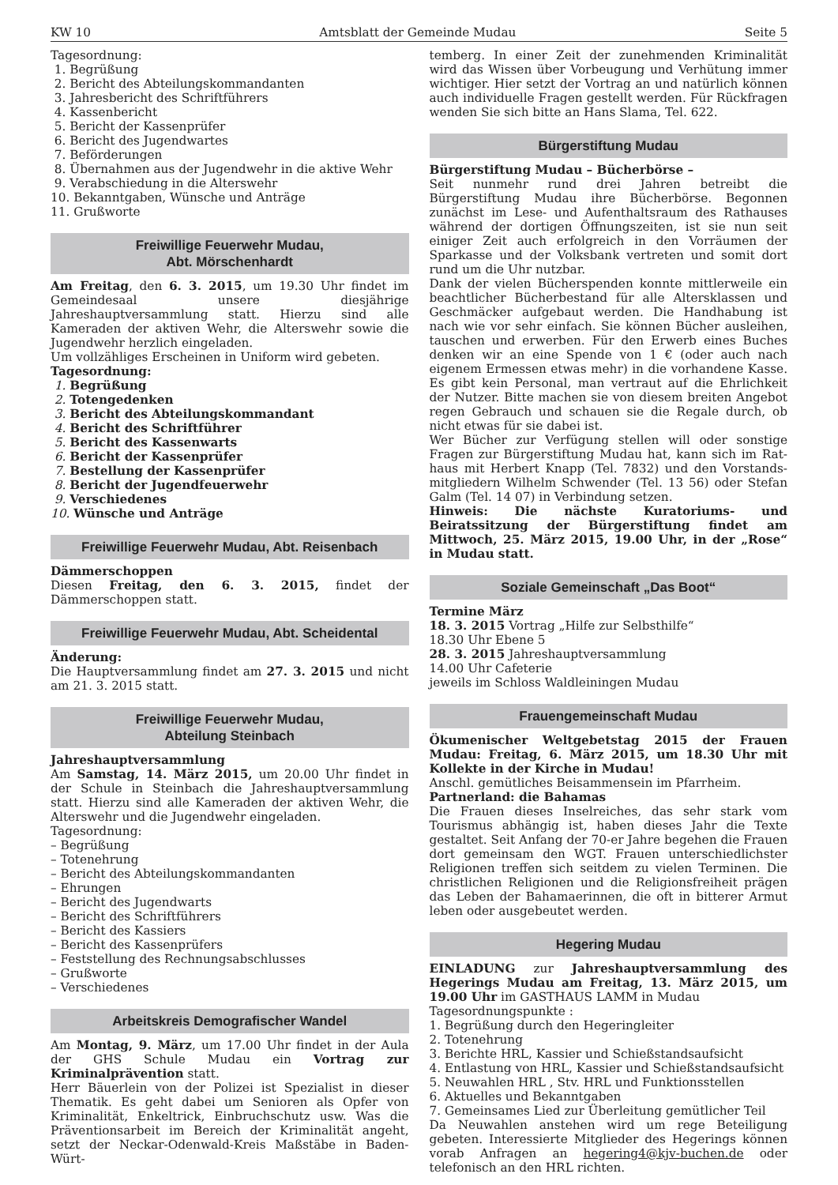KW 10 Amtsblatt der Gemeinde Mudau Seite 5
Tagesordnung:
1. Begrüßung
2. Bericht des Abteilungskommandanten
3. Jahresbericht des Schriftführers
4. Kassenbericht
5. Bericht der Kassenprüfer
6. Bericht des Jugendwartes
7. Beförderungen
8. Übernahmen aus der Jugendwehr in die aktive Wehr
9. Verabschiedung in die Alterswehr
10. Bekanntgaben, Wünsche und Anträge
11. Grußworte
Freiwillige Feuerwehr Mudau,
Abt. Mörschenhardt
Am Freitag, den 6. 3. 2015, um 19.30 Uhr findet im Gemeindesaal unsere diesjährige Jahreshauptversammlung statt. Hierzu sind alle Kameraden der aktiven Wehr, die Alterswehr sowie die Jugendwehr herzlich eingeladen.
Um vollzähliges Erscheinen in Uniform wird gebeten.
Tagesordnung:
1. Begrüßung
2. Totengedenken
3. Bericht des Abteilungskommandant
4. Bericht des Schriftführer
5. Bericht des Kassenwarts
6. Bericht der Kassenprüfer
7. Bestellung der Kassenprüfer
8. Bericht der Jugendfeuerwehr
9. Verschiedenes
10. Wünsche und Anträge
Freiwillige Feuerwehr Mudau, Abt. Reisenbach
Dämmerschoppen
Diesen Freitag, den 6. 3. 2015, findet der Dämmerschoppen statt.
Freiwillige Feuerwehr Mudau, Abt. Scheidental
Änderung:
Die Hauptversammlung findet am 27. 3. 2015 und nicht am 21. 3. 2015 statt.
Freiwillige Feuerwehr Mudau,
Abteilung Steinbach
Jahreshauptversammlung
Am Samstag, 14. März 2015, um 20.00 Uhr findet in der Schule in Steinbach die Jahreshauptversammlung statt. Hierzu sind alle Kameraden der aktiven Wehr, die Alterswehr und die Jugendwehr eingeladen.
Tagesordnung:
– Begrüßung
– Totenehrung
– Bericht des Abteilungskommandanten
– Ehrungen
– Bericht des Jugendwarts
– Bericht des Schriftführers
– Bericht des Kassiers
– Bericht des Kassenprüfers
– Feststellung des Rechnungsabschlusses
– Grußworte
– Verschiedenes
Arbeitskreis Demografischer Wandel
Am Montag, 9. März, um 17.00 Uhr findet in der Aula der GHS Schule Mudau ein Vortrag zur Kriminalprävention statt.
Herr Bäuerlein von der Polizei ist Spezialist in dieser Thematik. Es geht dabei um Senioren als Opfer von Kriminalität, Enkeltrick, Einbruchschutz usw. Was die Präventionsarbeit im Bereich der Kriminalität angeht, setzt der Neckar-Odenwald-Kreis Maßstäbe in Baden-Würt-
temberg. In einer Zeit der zunehmenden Kriminalität wird das Wissen über Vorbeugung und Verhütung immer wichtiger. Hier setzt der Vortrag an und natürlich können auch individuelle Fragen gestellt werden. Für Rückfragen wenden Sie sich bitte an Hans Slama, Tel. 622.
Bürgerstiftung Mudau
Bürgerstiftung Mudau – Bücherbörse –
Seit nunmehr rund drei Jahren betreibt die Bürgerstiftung Mudau ihre Bücherbörse. Begonnen zunächst im Lese- und Aufenthaltsraum des Rathauses während der dortigen Öffnungszeiten, ist sie nun seit einiger Zeit auch erfolgreich in den Vorräumen der Sparkasse und der Volksbank vertreten und somit dort rund um die Uhr nutzbar.
Dank der vielen Bücherspenden konnte mittlerweile ein beachtlicher Bücherbestand für alle Altersklassen und Geschmäcker aufgebaut werden. Die Handhabung ist nach wie vor sehr einfach. Sie können Bücher ausleihen, tauschen und erwerben. Für den Erwerb eines Buches denken wir an eine Spende von 1 € (oder auch nach eigenem Ermessen etwas mehr) in die vorhandene Kasse. Es gibt kein Personal, man vertraut auf die Ehrlichkeit der Nutzer. Bitte machen sie von diesem breiten Angebot regen Gebrauch und schauen sie die Regale durch, ob nicht etwas für sie dabei ist.
Wer Bücher zur Verfügung stellen will oder sonstige Fragen zur Bürgerstiftung Mudau hat, kann sich im Rat-haus mit Herbert Knapp (Tel. 7832) und den Vorstands-mitgliedern Wilhelm Schwender (Tel. 13 56) oder Stefan Galm (Tel. 14 07) in Verbindung setzen.
Hinweis: Die nächste Kuratoriums- und Beiratssitzung der Bürgerstiftung findet am Mittwoch, 25. März 2015, 19.00 Uhr, in der „Rose“ in Mudau statt.
Soziale Gemeinschaft „Das Boot“
Termine März
18. 3. 2015 Vortrag „Hilfe zur Selbsthilfe“
18.30 Uhr Ebene 5
28. 3. 2015 Jahreshauptversammlung
14.00 Uhr Cafeterie
jeweils im Schloss Waldleiningen Mudau
Frauengemeinschaft Mudau
Ökumenischer Weltgebetstag 2015 der Frauen Mudau: Freitag, 6. März 2015, um 18.30 Uhr mit Kollekte in der Kirche in Mudau!
Anschl. gemütliches Beisammensein im Pfarrheim.
Partnerland: die Bahamas
Die Frauen dieses Inselreiches, das sehr stark vom Tourismus abhängig ist, haben dieses Jahr die Texte gestaltet. Seit Anfang der 70-er Jahre begehen die Frauen dort gemeinsam den WGT. Frauen unterschiedlichster Religionen treffen sich seitdem zu vielen Terminen. Die christlichen Religionen und die Religionsfreiheit prägen das Leben der Bahamaerinnen, die oft in bitterer Armut leben oder ausgebeutet werden.
Hegering Mudau
EINLADUNG zur Jahreshauptversammlung des Hegerings Mudau am Freitag, 13. März 2015, um 19.00 Uhr im GASTHAUS LAMM in Mudau
Tagesordnungspunkte :
1. Begrüßung durch den Hegeringleiter
2. Totenehrung
3. Berichte HRL, Kassier und Schießstandsaufsicht
4. Entlastung von HRL, Kassier und Schießstandsaufsicht
5. Neuwahlen HRL , Stv. HRL und Funktionsstellen
6. Aktuelles und Bekanntgaben
7. Gemeinsames Lied zur Überleitung gemütlicher Teil
Da Neuwahlen anstehen wird um rege Beteiligung gebeten. Interessierte Mitglieder des Hegerings können vorab Anfragen an hegering4@kjv-buchen.de oder telefonisch an den HRL richten.